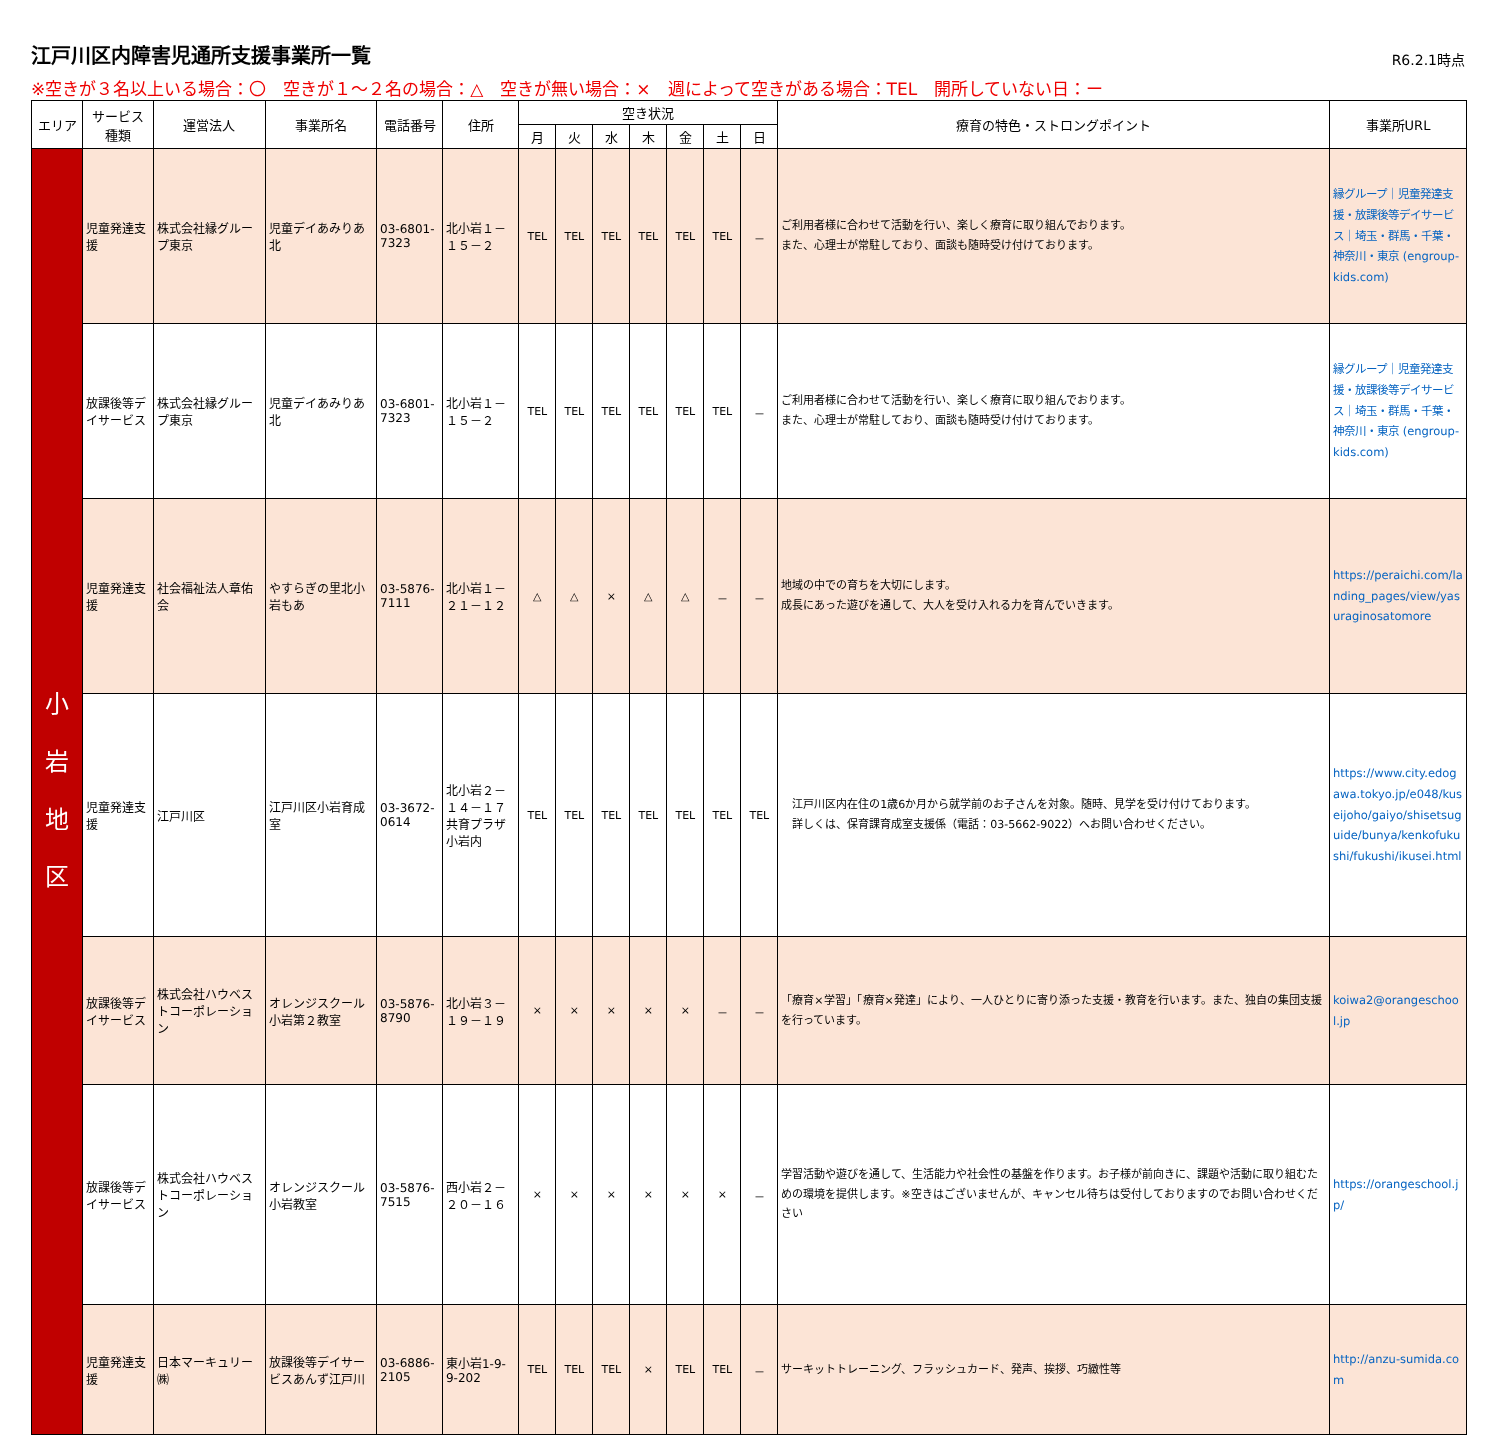江戸川区内障害児通所支援事業所一覧
R6.2.1時点
※空きが３名以上いる場合：〇　空きが１～２名の場合：△　空きが無い場合：×　週によって空きがある場合：TEL　開所していない日：ー
| エリア | サービス種類 | 運営法人 | 事業所名 | 電話番号 | 住所 | 空き状況 | | | | | | | 療育の特色・ストロングポイント | 事業所URL |
| --- | --- | --- | --- | --- | --- | --- | --- | --- | --- | --- | --- | --- | --- | --- |
| | | | | | | 月 | 火 | 水 | 木 | 金 | 土 | 日 | | |
| 小 岩 地 区 | 児童発達支援 | 株式会社縁グループ東京 | 児童デイあみりあ北 | 03-6801-7323 | 北小岩１－１５－２ | TEL | TEL | TEL | TEL | TEL | TEL | － | ご利用者様に合わせて活動を行い、楽しく療育に取り組んでおります。 また、心理士が常駐しており、面談も随時受け付けております。 | 縁グループ｜児童発達支援・放課後等デイサービス｜埼玉・群馬・千葉・神奈川・東京 (engroup-kids.com) |
| | 放課後等デイサービス | 株式会社縁グループ東京 | 児童デイあみりあ北 | 03-6801-7323 | 北小岩１－１５－２ | TEL | TEL | TEL | TEL | TEL | TEL | － | ご利用者様に合わせて活動を行い、楽しく療育に取り組んでおります。 また、心理士が常駐しており、面談も随時受け付けております。 | 縁グループ｜児童発達支援・放課後等デイサービス｜埼玉・群馬・千葉・神奈川・東京 (engroup-kids.com) |
| | 児童発達支援 | 社会福祉法人章佑会 | やすらぎの里北小岩もあ | 03-5876-7111 | 北小岩１－２１－１２ | △ | △ | × | △ | △ | － | － | 地域の中での育ちを大切にします。 成長にあった遊びを通して、大人を受け入れる力を育んでいきます。 | https://peraichi.com/landing_pages/view/yasuraginosatomore |
| | 児童発達支援 | 江戸川区 | 江戸川区小岩育成室 | 03-3672-0614 | 北小岩２－１４－１７ 共育プラザ小岩内 | TEL | TEL | TEL | TEL | TEL | TEL | TEL | 江戸川区内在住の1歳6か月から就学前のお子さんを対象。随時、見学を受け付けております。 詳しくは、保育課育成室支援係（電話：03-5662-9022）へお問い合わせください。 | https://www.city.edogawa.tokyo.jp/e048/kuseijoho/gaiyo/shisetsuguide/bunya/kenkofukushi/fukushi/ikusei.html |
| | 放課後等デイサービス | 株式会社ハウベストコーポレーション | オレンジスクール 小岩第２教室 | 03-5876-8790 | 北小岩３－１９－１９ | × | × | × | × | × | － | － | 「療育×学習」「療育×発達」により、一人ひとりに寄り添った支援・教育を行います。また、独自の集団支援を行っています。 | koiwa2@orangeschool.jp |
| | 放課後等デイサービス | 株式会社ハウベストコーポレーション | オレンジスクール 小岩教室 | 03-5876-7515 | 西小岩２－２０－１６ | × | × | × | × | × | × | － | 学習活動や遊びを通して、生活能力や社会性の基盤を作ります。お子様が前向きに、課題や活動に取り組むための環境を提供します。※空きはございませんが、キャンセル待ちは受付しておりますのでお問い合わせください | https://orangeschool.jp/ |
| | 児童発達支援 | 日本マーキュリー㈱ | 放課後等デイサービスあんず江戸川 | 03-6886-2105 | 東小岩1-9-9-202 | TEL | TEL | TEL | × | TEL | TEL | － | サーキットトレーニング、フラッシュカード、発声、挨拶、巧緻性等 | http://anzu-sumida.com |